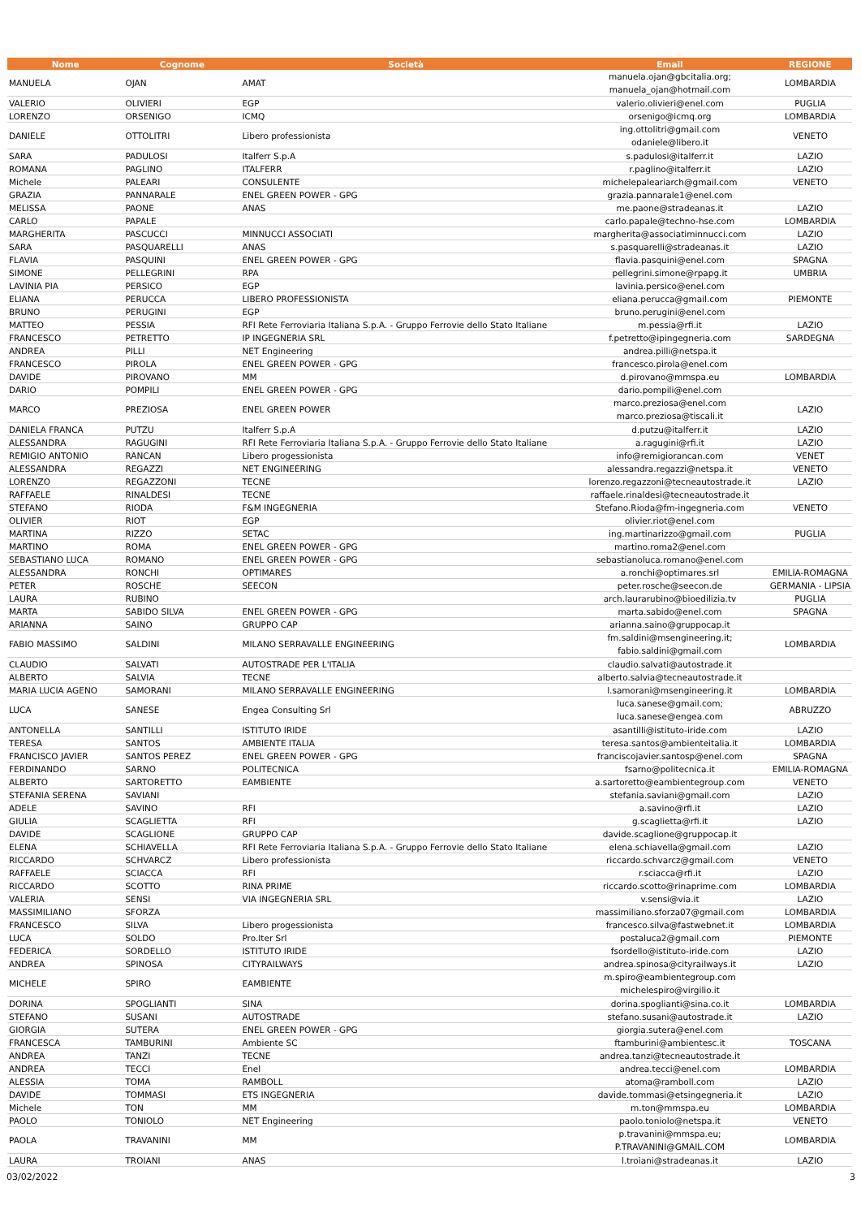| Nome | Cognome | Società | Email | REGIONE |
| --- | --- | --- | --- | --- |
| MANUELA | OJAN | AMAT | manuela.ojan@gbcitalia.org; manuela_ojan@hotmail.com | LOMBARDIA |
| VALERIO | OLIVIERI | EGP | valerio.olivieri@enel.com | PUGLIA |
| LORENZO | ORSENIGO | ICMQ | orsenigo@icmq.org | LOMBARDIA |
| DANIELE | OTTOLITRI | Libero professionista | ing.ottolitri@gmail.com odaniele@libero.it | VENETO |
| SARA | PADULOSI | Italferr S.p.A | s.padulosi@italferr.it | LAZIO |
| ROMANA | PAGLINO | ITALFERR | r.paglino@italferr.it | LAZIO |
| Michele | PALEARI | CONSULENTE | michelepaleariarch@gmail.com | VENETO |
| GRAZIA | PANNARALE | ENEL GREEN POWER - GPG | grazia.pannarale1@enel.com | |
| MELISSA | PAONE | ANAS | me.paone@stradeanas.it | LAZIO |
| CARLO | PAPALE | | carlo.papale@techno-hse.com | LOMBARDIA |
| MARGHERITA | PASCUCCI | MINNUCCI ASSOCIATI | margherita@associatiminnucci.com | LAZIO |
| SARA | PASQUARELLI | ANAS | s.pasquarelli@stradeanas.it | LAZIO |
| FLAVIA | PASQUINI | ENEL GREEN POWER - GPG | flavia.pasquini@enel.com | SPAGNA |
| SIMONE | PELLEGRINI | RPA | pellegrini.simone@rpapg.it | UMBRIA |
| LAVINIA PIA | PERSICO | EGP | lavinia.persico@enel.com | |
| ELIANA | PERUCCA | LIBERO PROFESSIONISTA | eliana.perucca@gmail.com | PIEMONTE |
| BRUNO | PERUGINI | EGP | bruno.perugini@enel.com | |
| MATTEO | PESSIA | RFI Rete Ferroviaria Italiana S.p.A. - Gruppo Ferrovie dello Stato Italiane | m.pessia@rfi.it | LAZIO |
| FRANCESCO | PETRETTO | IP INGEGNERIA SRL | f.petretto@ipingegneria.com | SARDEGNA |
| ANDREA | PILLI | NET Engineering | andrea.pilli@netspa.it | |
| FRANCESCO | PIROLA | ENEL GREEN POWER - GPG | francesco.pirola@enel.com | |
| DAVIDE | PIROVANO | MM | d.pirovano@mmspa.eu | LOMBARDIA |
| DARIO | POMPILI | ENEL GREEN POWER - GPG | dario.pompili@enel.com | |
| MARCO | PREZIOSA | ENEL GREEN POWER | marco.preziosa@enel.com marco.preziosa@tiscali.it | LAZIO |
| DANIELA FRANCA | PUTZU | Italferr S.p.A | d.putzu@italferr.it | LAZIO |
| ALESSANDRA | RAGUGINI | RFI Rete Ferroviaria Italiana S.p.A. - Gruppo Ferrovie dello Stato Italiane | a.ragugini@rfi.it | LAZIO |
| REMIGIO ANTONIO | RANCAN | Libero progessionista | info@remigiorancan.com | VENET |
| ALESSANDRA | REGAZZI | NET ENGINEERING | alessandra.regazzi@netspa.it | VENETO |
| LORENZO | REGAZZONI | TECNE | lorenzo.regazzoni@tecneautostrade.it | LAZIO |
| RAFFAELE | RINALDESI | TECNE | raffaele.rinaldesi@tecneautostrade.it | |
| STEFANO | RIODA | F&M INGEGNERIA | Stefano.Rioda@fm-ingegneria.com | VENETO |
| OLIVIER | RIOT | EGP | olivier.riot@enel.com | |
| MARTINA | RIZZO | SETAC | ing.martinarizzo@gmail.com | PUGLIA |
| MARTINO | ROMA | ENEL GREEN POWER - GPG | martino.roma2@enel.com | |
| SEBASTIANO LUCA | ROMANO | ENEL GREEN POWER - GPG | sebastianoluca.romano@enel.com | |
| ALESSANDRA | RONCHI | OPTIMARES | a.ronchi@optimares.srl | EMILIA-ROMAGNA |
| PETER | ROSCHE | SEECON | peter.rosche@seecon.de | GERMANIA - LIPSIA |
| LAURA | RUBINO | | arch.laurarubino@bioedilizia.tv | PUGLIA |
| MARTA | SABIDO SILVA | ENEL GREEN POWER - GPG | marta.sabido@enel.com | SPAGNA |
| ARIANNA | SAINO | GRUPPO CAP | arianna.saino@gruppocap.it | |
| FABIO MASSIMO | SALDINI | MILANO SERRAVALLE ENGINEERING | fm.saldini@msengineering.it; fabio.saldini@gmail.com | LOMBARDIA |
| CLAUDIO | SALVATI | AUTOSTRADE PER L'ITALIA | claudio.salvati@autostrade.it | |
| ALBERTO | SALVIA | TECNE | alberto.salvia@tecneautostrade.it | |
| MARIA LUCIA AGENO | SAMORANI | MILANO SERRAVALLE ENGINEERING | l.samorani@msengineering.it | LOMBARDIA |
| LUCA | SANESE | Engea Consulting Srl | luca.sanese@gmail.com; luca.sanese@engea.com | ABRUZZO |
| ANTONELLA | SANTILLI | ISTITUTO IRIDE | asantilli@istituto-iride.com | LAZIO |
| TERESA | SANTOS | AMBIENTE ITALIA | teresa.santos@ambienteitalia.it | LOMBARDIA |
| FRANCISCO JAVIER | SANTOS PEREZ | ENEL GREEN POWER - GPG | franciscojavier.santosp@enel.com | SPAGNA |
| FERDINANDO | SARNO | POLITECNICA | fsarno@politecnica.it | EMILIA-ROMAGNA |
| ALBERTO | SARTORETTO | EAMBIENTE | a.sartoretto@eambientegroup.com | VENETO |
| STEFANIA SERENA | SAVIANI | | stefania.saviani@gmail.com | LAZIO |
| ADELE | SAVINO | RFI | a.savino@rfi.it | LAZIO |
| GIULIA | SCAGLIETTA | RFI | g.scaglietta@rfi.it | LAZIO |
| DAVIDE | SCAGLIONE | GRUPPO CAP | davide.scaglione@gruppocap.it | |
| ELENA | SCHIAVELLA | RFI Rete Ferroviaria Italiana S.p.A. - Gruppo Ferrovie dello Stato Italiane | elena.schiavella@gmail.com | LAZIO |
| RICCARDO | SCHVARCZ | Libero professionista | riccardo.schvarcz@gmail.com | VENETO |
| RAFFAELE | SCIACCA | RFI | r.sciacca@rfi.it | LAZIO |
| RICCARDO | SCOTTO | RINA PRIME | riccardo.scotto@rinaprime.com | LOMBARDIA |
| VALERIA | SENSI | VIA INGEGNERIA SRL | v.sensi@via.it | LAZIO |
| MASSIMILIANO | SFORZA | | massimiliano.sforza07@gmail.com | LOMBARDIA |
| FRANCESCO | SILVA | Libero progessionista | francesco.silva@fastwebnet.it | LOMBARDIA |
| LUCA | SOLDO | Pro.Iter Srl | postaluca2@gmail.com | PIEMONTE |
| FEDERICA | SORDELLO | ISTITUTO IRIDE | fsordello@istituto-iride.com | LAZIO |
| ANDREA | SPINOSA | CITYRAILWAYS | andrea.spinosa@cityrailways.it | LAZIO |
| MICHELE | SPIRO | EAMBIENTE | m.spiro@eambientegroup.com michelespiro@virgilio.it | |
| DORINA | SPOGLIANTI | SINA | dorina.spoglianti@sina.co.it | LOMBARDIA |
| STEFANO | SUSANI | AUTOSTRADE | stefano.susani@autostrade.it | LAZIO |
| GIORGIA | SUTERA | ENEL GREEN POWER - GPG | giorgia.sutera@enel.com | |
| FRANCESCA | TAMBURINI | Ambiente SC | ftamburini@ambientesc.it | TOSCANA |
| ANDREA | TANZI | TECNE | andrea.tanzi@tecneautostrade.it | |
| ANDREA | TECCI | Enel | andrea.tecci@enel.com | LOMBARDIA |
| ALESSIA | TOMA | RAMBOLL | atoma@ramboll.com | LAZIO |
| DAVIDE | TOMMASI | ETS INGEGNERIA | davide.tommasi@etsingegneria.it | LAZIO |
| Michele | TON | MM | m.ton@mmspa.eu | LOMBARDIA |
| PAOLO | TONIOLO | NET Engineering | paolo.toniolo@netspa.it | VENETO |
| PAOLA | TRAVANINI | MM | p.travanini@mmspa.eu; P.TRAVANINI@GMAIL.COM | LOMBARDIA |
| LAURA | TROIANI | ANAS | l.troiani@stradeanas.it | LAZIO |
03/02/2022 3